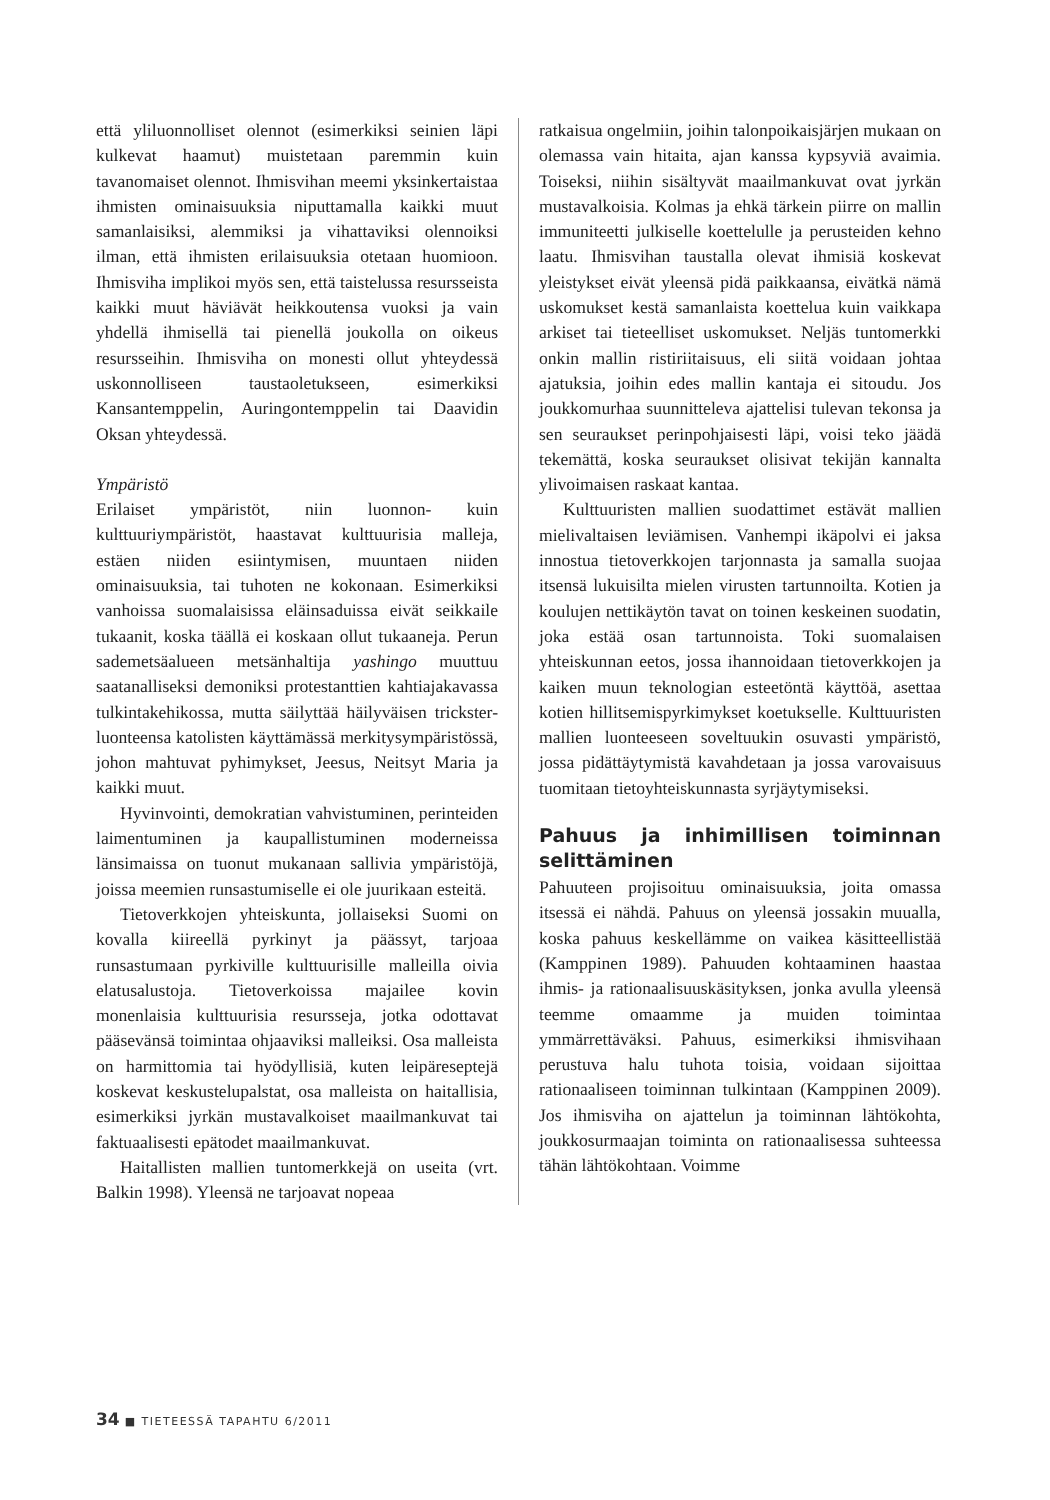että yliluonnolliset olennot (esimerkiksi seinien läpi kulkevat haamut) muistetaan paremmin kuin tavanomaiset olennot. Ihmisvihan meemi yksinkertaistaa ihmisten ominaisuuksia niputtamalla kaikki muut samanlaisiksi, alemmiksi ja vihattaviksi olennoiksi ilman, että ihmisten erilaisuuksia otetaan huomioon. Ihmisviha implikoi myös sen, että taistelussa resursseista kaikki muut häviävät heikkoutensa vuoksi ja vain yhdellä ihmisellä tai pienellä joukolla on oikeus resursseihin. Ihmisviha on monesti ollut yhteydessä uskonnolliseen taustaoletukseen, esimerkiksi Kansantemppelin, Auringontemppelin tai Daavidin Oksan yhteydessä.
Ympäristö
Erilaiset ympäristöt, niin luonnon- kuin kulttuuriympäristöt, haastavat kulttuurisia malleja, estäen niiden esiintymisen, muuntaen niiden ominaisuuksia, tai tuhoten ne kokonaan. Esimerkiksi vanhoissa suomalaisissa eläinsaduissa eivät seikkaile tukaanit, koska täällä ei koskaan ollut tukaaneja. Perun sademetsäalueen metsänhaltija yashingo muuttuu saatanalliseksi demoniksi protestanttien kahtiajakavassa tulkintakehikossa, mutta säilyttää häilyväisen trickster-luonteensa katolisten käyttämässä merkitysympäristössä, johon mahtuvat pyhimykset, Jeesus, Neitsyt Maria ja kaikki muut.
Hyvinvointi, demokratian vahvistuminen, perinteiden laimentuminen ja kaupallistuminen moderneissa länsimaissa on tuonut mukanaan sallivia ympäristöjä, joissa meemien runsastumiselle ei ole juurikaan esteitä.
Tietoverkkojen yhteiskunta, jollaiseksi Suomi on kovalla kiireellä pyrkinyt ja päässyt, tarjoaa runsastumaan pyrkiville kulttuurisille malleilla oivia elatusalustoja. Tietoverkoissa majailee kovin monenlaisia kulttuurisia resursseja, jotka odottavat pääsevänsä toimintaa ohjaaviksi malleiksi. Osa malleista on harmittomia tai hyödyllisiä, kuten leipäreseptejä koskevat keskustelupalstat, osa malleista on haitallisia, esimerkiksi jyrkän mustavalkoiset maailmankuvat tai faktuaalisesti epätodet maailmankuvat.
Haitallisten mallien tuntomerkkejä on useita (vrt. Balkin 1998). Yleensä ne tarjoavat nopeaa
ratkaisua ongelmiin, joihin talonpoikaisjärjen mukaan on olemassa vain hitaita, ajan kanssa kypsyviä avaimia. Toiseksi, niihin sisältyvät maailmankuvat ovat jyrkän mustavalkoisia. Kolmas ja ehkä tärkein piirre on mallin immuniteetti julkiselle koettelulle ja perusteiden kehno laatu. Ihmisvihan taustalla olevat ihmisiä koskevat yleistykset eivät yleensä pidä paikkaansa, eivätkä nämä uskomukset kestä samanlaista koettelua kuin vaikkapa arkiset tai tieteelliset uskomukset. Neljäs tuntomerkki onkin mallin ristiriitaisuus, eli siitä voidaan johtaa ajatuksia, joihin edes mallin kantaja ei sitoudu. Jos joukkomurhaa suunnitteleva ajattelisi tulevan tekonsa ja sen seuraukset perinpohjaisesti läpi, voisi teko jäädä tekemättä, koska seuraukset olisivat tekijän kannalta ylivoimaisen raskaat kantaa.
Kulttuuristen mallien suodattimet estävät mallien mielivaltaisen leviämisen. Vanhempi ikäpolvi ei jaksa innostua tietoverkkojen tarjonnasta ja samalla suojaa itsensä lukuisilta mielen virusten tartunnoilta. Kotien ja koulujen nettikäytön tavat on toinen keskeinen suodatin, joka estää osan tartunnoista. Toki suomalaisen yhteiskunnan eetos, jossa ihannoidaan tietoverkkojen ja kaiken muun teknologian esteetöntä käyttöä, asettaa kotien hillitsemispyrkimykset koetukselle. Kulttuuristen mallien luonteeseen soveltuukin osuvasti ympäristö, jossa pidättäytymistä kavahdetaan ja jossa varovaisuus tuomitaan tietoyhteiskunnasta syrjäytymiseksi.
Pahuus ja inhimillisen toiminnan selittäminen
Pahuuteen projisoituu ominaisuuksia, joita omassa itsessä ei nähdä. Pahuus on yleensä jossakin muualla, koska pahuus keskellämme on vaikea käsitteellistää (Kamppinen 1989). Pahuuden kohtaaminen haastaa ihmis- ja rationaalisuuskäsityksen, jonka avulla yleensä teemme omaamme ja muiden toimintaa ymmärrettäväksi. Pahuus, esimerkiksi ihmisvihaan perustuva halu tuhota toisia, voidaan sijoittaa rationaaliseen toiminnan tulkintaan (Kamppinen 2009). Jos ihmisviha on ajattelun ja toiminnan lähtökohta, joukkosurmaajan toiminta on rationaalisessa suhteessa tähän lähtökohtaan. Voimme
34 ■ TIETEESSÄ TAPAHTU 6/2011